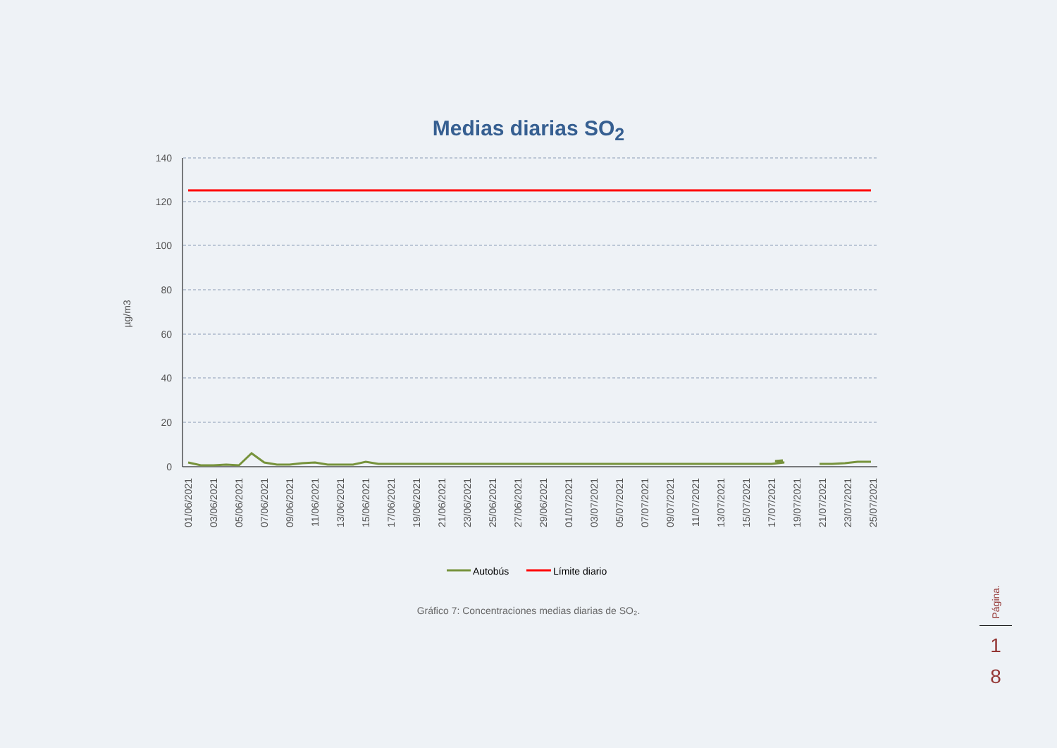Medias diarias SO<sub>2</sub>
140
120
100
80
60
40
20
0
µg/m3
01/06/2021
03/06/2021
05/06/2021
07/06/2021
09/06/2021
11/06/2021
13/06/2021
15/06/2021
17/06/2021
19/06/2021
21/06/2021
23/06/2021
25/06/2021
27/06/2021
29/06/2021
01/07/2021
03/07/2021
05/07/2021
07/07/2021
09/07/2021
11/07/2021
13/07/2021
15/07/2021
17/07/2021
19/07/2021
21/07/2021
23/07/2021
25/07/2021
Autobús
Límite diario
Gráfico 7: Concentraciones medias diarias de SO₂.
Página.
1
8